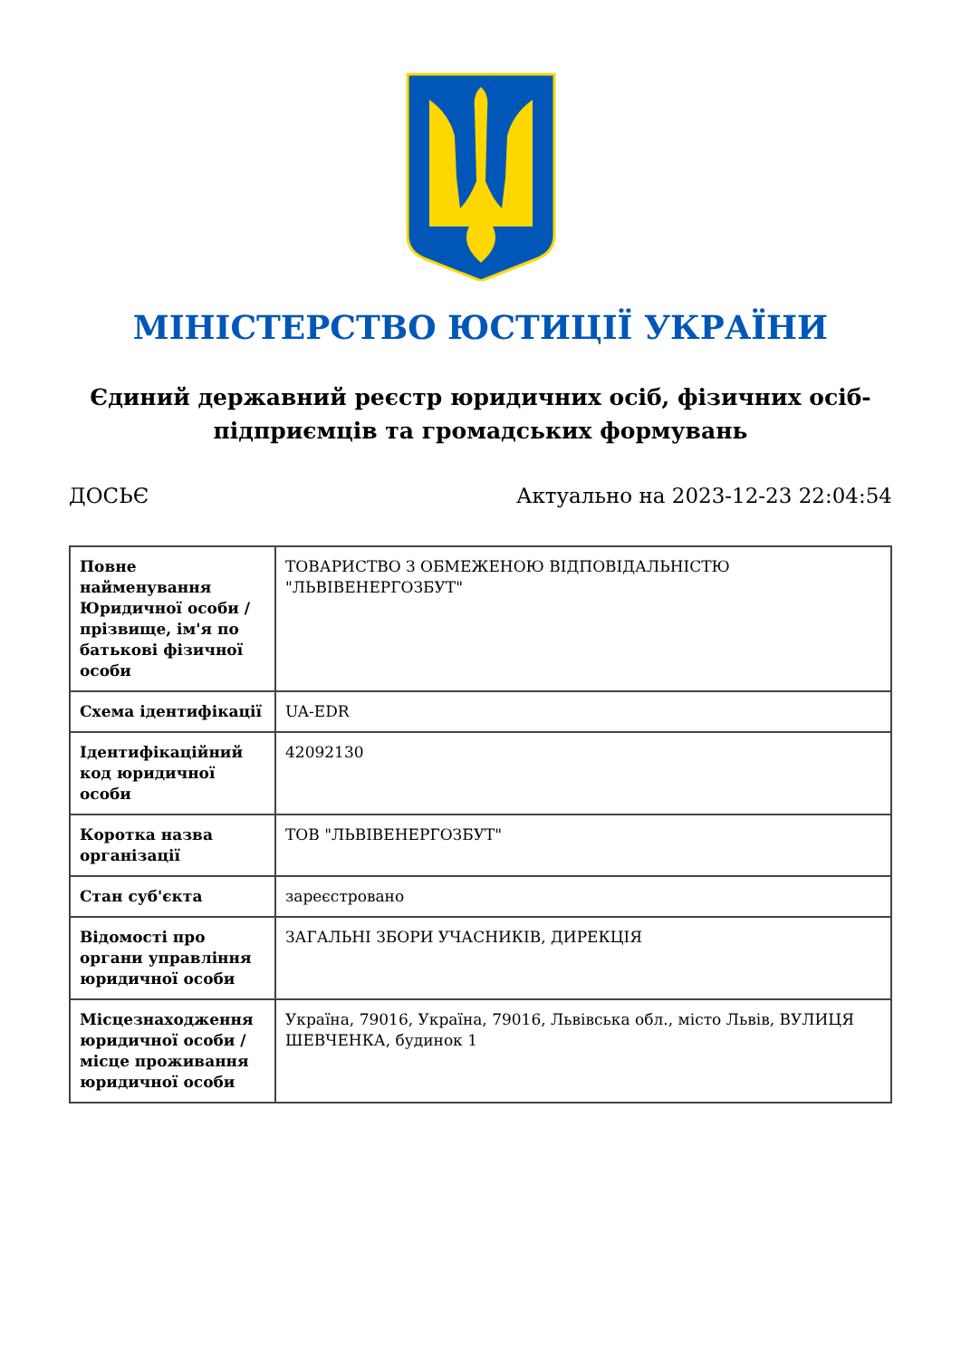МІНІСТЕРСТВО ЮСТИЦІЇ УКРАЇНИ
Єдиний державний реєстр юридичних осіб, фізичних осіб-підприємців та громадських формувань
ДОСЬЄ Актуально на 2023-12-23 22:04:54
| Повне найменування Юридичної особи / прізвище, ім'я по батькові фізичної особи | ТОВАРИСТВО З ОБМЕЖЕНОЮ ВІДПОВІДАЛЬНІСТЮ "ЛЬВІВЕНЕРГОЗБУТ" |
| Схема ідентифікації | UA-EDR |
| Ідентифікаційний код юридичної особи | 42092130 |
| Коротка назва організації | ТОВ "ЛЬВІВЕНЕРГОЗБУТ" |
| Стан суб'єкта | зареєстровано |
| Відомості про органи управління юридичної особи | ЗАГАЛЬНІ ЗБОРИ УЧАСНИКІВ, ДИРЕКЦІЯ |
| Місцезнаходження юридичної особи / місце проживання юридичної особи | Україна, 79016, Україна, 79016, Львівська обл., місто Львів, ВУЛИЦЯ ШЕВЧЕНКА, будинок 1 |